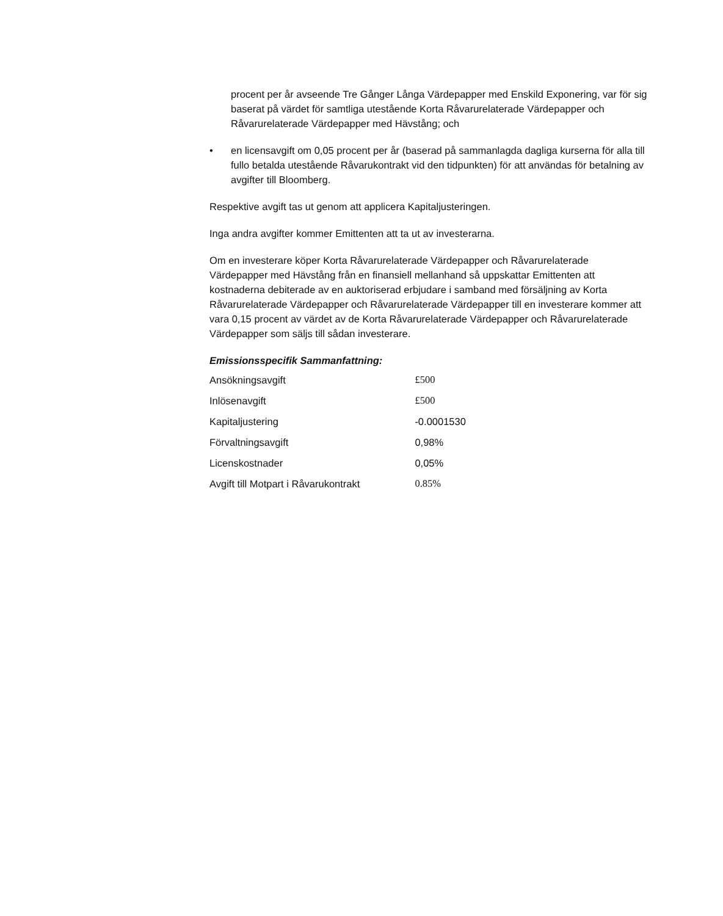procent per år avseende Tre Gånger Långa Värdepapper med Enskild Exponering, var för sig baserat på värdet för samtliga utestående Korta Råvarurelaterade Värdepapper och Råvarurelaterade Värdepapper med Hävstång; och
• en licensavgift om 0,05 procent per år (baserad på sammanlagda dagliga kurserna för alla till fullo betalda utestående Råvarukontrakt vid den tidpunkten) för att användas för betalning av avgifter till Bloomberg.
Respektive avgift tas ut genom att applicera Kapitaljusteringen.
Inga andra avgifter kommer Emittenten att ta ut av investerarna.
Om en investerare köper Korta Råvarurelaterade Värdepapper och Råvarurelaterade Värdepapper med Hävstång från en finansiell mellanhand så uppskattar Emittenten att kostnaderna debiterade av en auktoriserad erbjudare i samband med försäljning av Korta Råvarurelaterade Värdepapper och Råvarurelaterade Värdepapper till en investerare kommer att vara 0,15 procent av värdet av de Korta Råvarurelaterade Värdepapper och Råvarurelaterade Värdepapper som säljs till sådan investerare.
Emissionsspecifik Sammanfattning:
| Ansökningsavgift | £500 |
| Inlösenavgift | £500 |
| Kapitaljustering | -0.0001530 |
| Förvaltningsavgift | 0,98% |
| Licenskostnader | 0,05% |
| Avgift till Motpart i Råvarukontrakt | 0.85% |